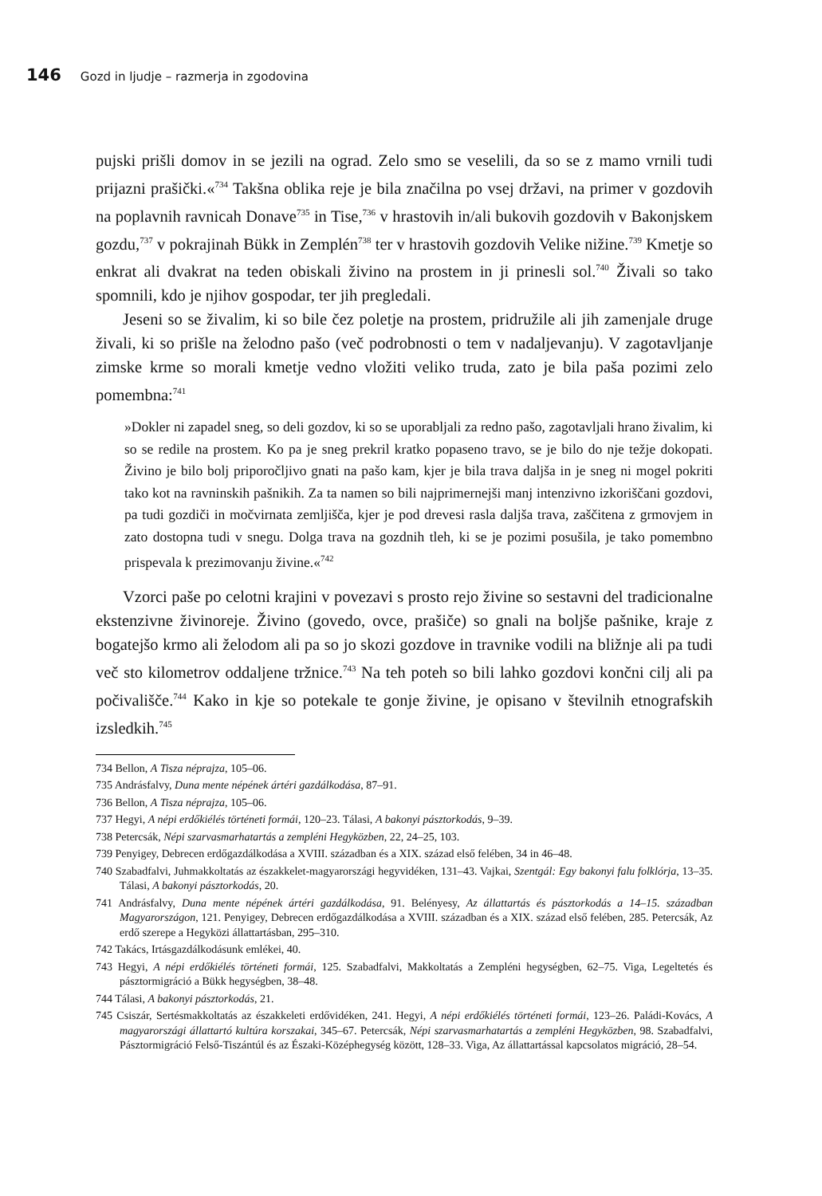146 Gozd in ljudje – razmerja in zgodovina
pujski prišli domov in se jezili na ograd. Zelo smo se veselili, da so se z mamo vrnili tudi prijazni prašički.«<sup>734</sup> Takšna oblika reje je bila značilna po vsej državi, na primer v gozdovih na poplavnih ravnicah Donave<sup>735</sup> in Tise,<sup>736</sup> v hrastovih in/ali bukovih gozdovih v Bakonjskem gozdu,<sup>737</sup> v pokrajinah Bükk in Zemplén<sup>738</sup> ter v hrastovih gozdovih Velike nižine.<sup>739</sup> Kmetje so enkrat ali dvakrat na teden obiskali živino na prostem in ji prinesli sol.<sup>740</sup> Živali so tako spomnili, kdo je njihov gospodar, ter jih pregledali.
Jeseni so se živalim, ki so bile čez poletje na prostem, pridružile ali jih zamenjale druge živali, ki so prišle na želodno pašo (več podrobnosti o tem v nadaljevanju). V zagotavljanje zimske krme so morali kmetje vedno vložiti veliko truda, zato je bila paša pozimi zelo pomembna:<sup>741</sup>
»Dokler ni zapadel sneg, so deli gozdov, ki so se uporabljali za redno pašo, zagotavljali hrano živalim, ki so se redile na prostem. Ko pa je sneg prekril kratko popaseno travo, se je bilo do nje težje dokopati. Živino je bilo bolj priporočljivo gnati na pašo kam, kjer je bila trava daljša in je sneg ni mogel pokriti tako kot na ravninskih pašnikih. Za ta namen so bili najprimernejši manj intenzivno izkoriščani gozdovi, pa tudi gozdiči in močvirnata zemljišča, kjer je pod drevesi rasla daljša trava, zaščitena z grmovjem in zato dostopna tudi v snegu. Dolga trava na gozdnih tleh, ki se je pozimi posušila, je tako pomembno prispevala k prezimovanju živine.«<sup>742</sup>
Vzorci paše po celotni krajini v povezavi s prosto rejo živine so sestavni del tradicionalne ekstenzivne živinoreje. Živino (govedo, ovce, prašiče) so gnali na boljše pašnike, kraje z bogatejšo krmo ali želodom ali pa so jo skozi gozdove in travnike vodili na bližnje ali pa tudi več sto kilometrov oddaljene tržnice.<sup>743</sup> Na teh poteh so bili lahko gozdovi končni cilj ali pa počivališče.<sup>744</sup> Kako in kje so potekale te gonje živine, je opisano v številnih etnografskih izsledkih.<sup>745</sup>
734 Bellon, A Tisza néprajza, 105–06.
735 Andrásfalvy, Duna mente népének ártéri gazdálkodása, 87–91.
736 Bellon, A Tisza néprajza, 105–06.
737 Hegyi, A népi erdőkiélés történeti formái, 120–23. Tálasi, A bakonyi pásztorkodás, 9–39.
738 Petercsák, Népi szarvasmarhatartás a zempléni Hegyközben, 22, 24–25, 103.
739 Penyigey, Debrecen erdőgazdálkodása a XVIII. században és a XIX. század első felében, 34 in 46–48.
740 Szabadfalvi, Juhmakkoltatás az északkelet-magyarországi hegyvidéken, 131–43. Vajkai, Szentgál: Egy bakonyi falu folklórja, 13–35. Tálasi, A bakonyi pásztorkodás, 20.
741 Andrásfalvy, Duna mente népének ártéri gazdálkodása, 91. Belényesy, Az állattartás és pásztorkodás a 14–15. században Magyarországon, 121. Penyigey, Debrecen erdőgazdálkodása a XVIII. században és a XIX. század első felében, 285. Petercsák, Az erdő szerepe a Hegyközi állattartásban, 295–310.
742 Takács, Irtásgazdálkodásunk emlékei, 40.
743 Hegyi, A népi erdőkiélés történeti formái, 125. Szabadfalvi, Makkoltatás a Zempléni hegységben, 62–75. Viga, Legeltetés és pásztormigráció a Bükk hegységben, 38–48.
744 Tálasi, A bakonyi pásztorkodás, 21.
745 Csiszár, Sertésmakkoltatás az északkeleti erdővidéken, 241. Hegyi, A népi erdőkiélés történeti formái, 123–26. Paládi-Kovács, A magyarországi állattartó kultúra korszakai, 345–67. Petercsák, Népi szarvasmarhatartás a zempléni Hegyközben, 98. Szabadfalvi, Pásztormigráció Felső-Tiszántúl és az Északi-Középhegység között, 128–33. Viga, Az állattartással kapcsolatos migráció, 28–54.